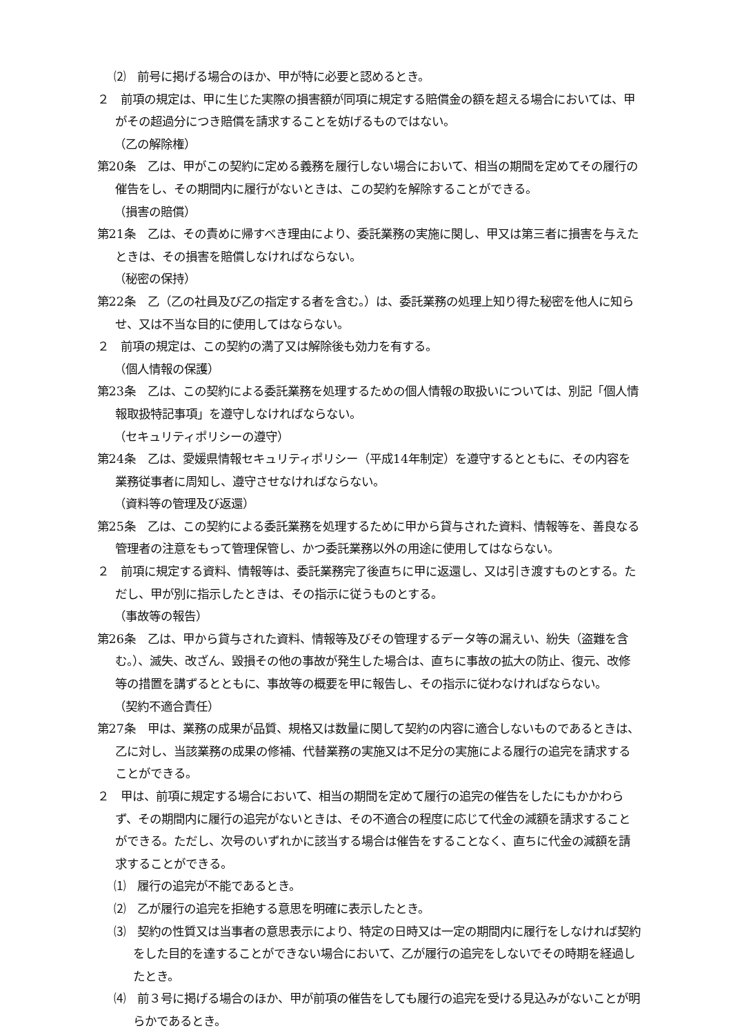⑵　前号に掲げる場合のほか、甲が特に必要と認めるとき。
２　前項の規定は、甲に生じた実際の損害額が同項に規定する賠償金の額を超える場合においては、甲がその超過分につき賠償を請求することを妨げるものではない。
（乙の解除権）
第20条　乙は、甲がこの契約に定める義務を履行しない場合において、相当の期間を定めてその履行の催告をし、その期間内に履行がないときは、この契約を解除することができる。
（損害の賠償）
第21条　乙は、その責めに帰すべき理由により、委託業務の実施に関し、甲又は第三者に損害を与えたときは、その損害を賠償しなければならない。
（秘密の保持）
第22条　乙（乙の社員及び乙の指定する者を含む。）は、委託業務の処理上知り得た秘密を他人に知らせ、又は不当な目的に使用してはならない。
２　前項の規定は、この契約の満了又は解除後も効力を有する。
（個人情報の保護）
第23条　乙は、この契約による委託業務を処理するための個人情報の取扱いについては、別記「個人情報取扱特記事項」を遵守しなければならない。
（セキュリティポリシーの遵守）
第24条　乙は、愛媛県情報セキュリティポリシー（平成14年制定）を遵守するとともに、その内容を業務従事者に周知し、遵守させなければならない。
（資料等の管理及び返還）
第25条　乙は、この契約による委託業務を処理するために甲から貸与された資料、情報等を、善良なる管理者の注意をもって管理保管し、かつ委託業務以外の用途に使用してはならない。
２　前項に規定する資料、情報等は、委託業務完了後直ちに甲に返還し、又は引き渡すものとする。ただし、甲が別に指示したときは、その指示に従うものとする。
（事故等の報告）
第26条　乙は、甲から貸与された資料、情報等及びその管理するデータ等の漏えい、紛失（盗難を含む。）、滅失、改ざん、毀損その他の事故が発生した場合は、直ちに事故の拡大の防止、復元、改修等の措置を講ずるとともに、事故等の概要を甲に報告し、その指示に従わなければならない。
（契約不適合責任）
第27条　甲は、業務の成果が品質、規格又は数量に関して契約の内容に適合しないものであるときは、乙に対し、当該業務の成果の修補、代替業務の実施又は不足分の実施による履行の追完を請求することができる。
２　甲は、前項に規定する場合において、相当の期間を定めて履行の追完の催告をしたにもかかわらず、その期間内に履行の追完がないときは、その不適合の程度に応じて代金の減額を請求することができる。ただし、次号のいずれかに該当する場合は催告をすることなく、直ちに代金の減額を請求することができる。
⑴　履行の追完が不能であるとき。
⑵　乙が履行の追完を拒絶する意思を明確に表示したとき。
⑶　契約の性質又は当事者の意思表示により、特定の日時又は一定の期間内に履行をしなければ契約をした目的を達することができない場合において、乙が履行の追完をしないでその時期を経過したとき。
⑷　前３号に掲げる場合のほか、甲が前項の催告をしても履行の追完を受ける見込みがないことが明らかであるとき。